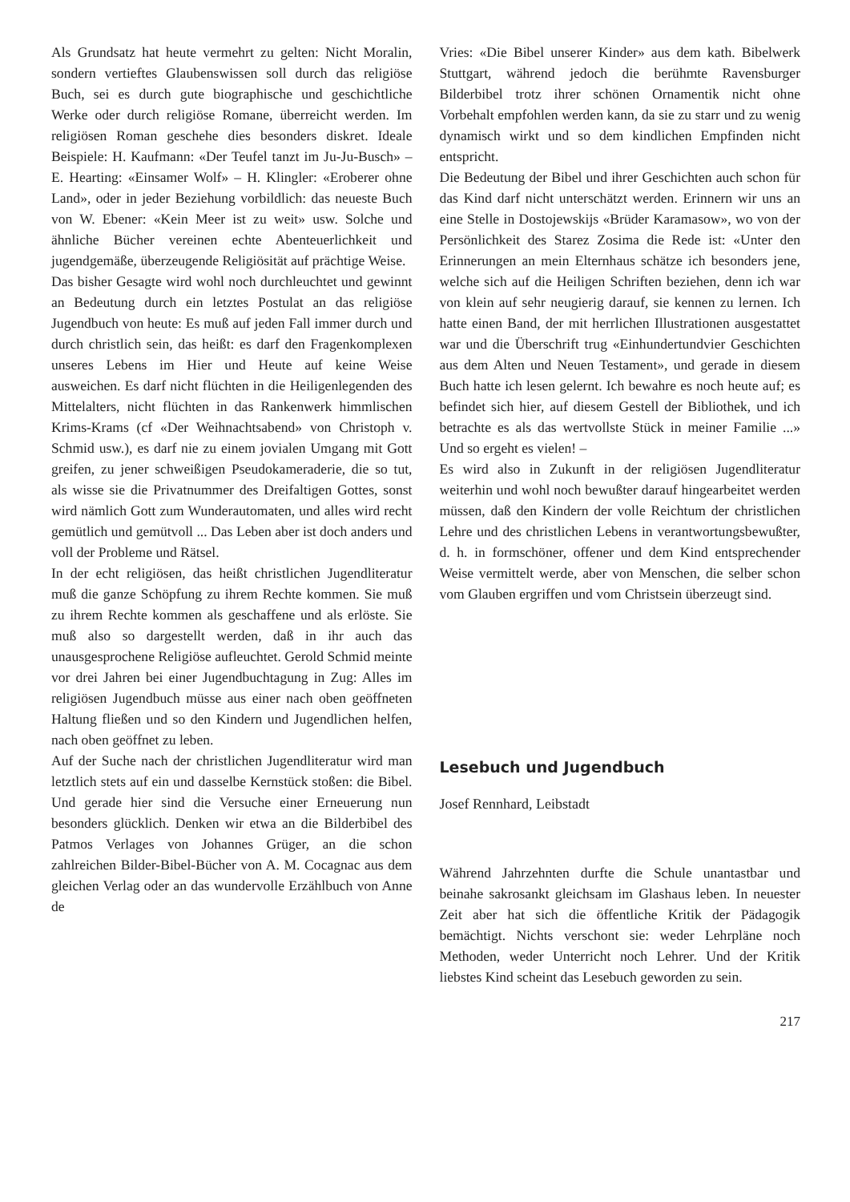Als Grundsatz hat heute vermehrt zu gelten: Nicht Moralin, sondern vertieftes Glaubenswissen soll durch das religiöse Buch, sei es durch gute biographische und geschichtliche Werke oder durch religiöse Romane, überreicht werden. Im religiösen Roman geschehe dies besonders diskret. Ideale Beispiele: H. Kaufmann: «Der Teufel tanzt im Ju-Ju-Busch» – E. Hearting: «Einsamer Wolf» – H. Klingler: «Eroberer ohne Land», oder in jeder Beziehung vorbildlich: das neueste Buch von W. Ebener: «Kein Meer ist zu weit» usw. Solche und ähnliche Bücher vereinen echte Abenteuerlichkeit und jugendgemäße, überzeugende Religiösität auf prächtige Weise.
Das bisher Gesagte wird wohl noch durchleuchtet und gewinnt an Bedeutung durch ein letztes Postulat an das religiöse Jugendbuch von heute: Es muß auf jeden Fall immer durch und durch christlich sein, das heißt: es darf den Fragenkomplexen unseres Lebens im Hier und Heute auf keine Weise ausweichen. Es darf nicht flüchten in die Heiligenlegenden des Mittelalters, nicht flüchten in das Rankenwerk himmlischen Krims-Krams (cf «Der Weihnachtsabend» von Christoph v. Schmid usw.), es darf nie zu einem jovialen Umgang mit Gott greifen, zu jener schweißigen Pseudokameraderie, die so tut, als wisse sie die Privatnummer des Dreifaltigen Gottes, sonst wird nämlich Gott zum Wunderautomaten, und alles wird recht gemütlich und gemütvoll ... Das Leben aber ist doch anders und voll der Probleme und Rätsel.
In der echt religiösen, das heißt christlichen Jugendliteratur muß die ganze Schöpfung zu ihrem Rechte kommen. Sie muß zu ihrem Rechte kommen als geschaffene und als erlöste. Sie muß also so dargestellt werden, daß in ihr auch das unausgesprochene Religiöse aufleuchtet. Gerold Schmid meinte vor drei Jahren bei einer Jugendbuchtagung in Zug: Alles im religiösen Jugendbuch müsse aus einer nach oben geöffneten Haltung fließen und so den Kindern und Jugendlichen helfen, nach oben geöffnet zu leben.
Auf der Suche nach der christlichen Jugendliteratur wird man letztlich stets auf ein und dasselbe Kernstück stoßen: die Bibel. Und gerade hier sind die Versuche einer Erneuerung nun besonders glücklich. Denken wir etwa an die Bilderbibel des Patmos Verlages von Johannes Grüger, an die schon zahlreichen Bilder-Bibel-Bücher von A. M. Cocagnac aus dem gleichen Verlag oder an das wundervolle Erzählbuch von Anne de
Vries: «Die Bibel unserer Kinder» aus dem kath. Bibelwerk Stuttgart, während jedoch die berühmte Ravensburger Bilderbibel trotz ihrer schönen Ornamentik nicht ohne Vorbehalt empfohlen werden kann, da sie zu starr und zu wenig dynamisch wirkt und so dem kindlichen Empfinden nicht entspricht.
Die Bedeutung der Bibel und ihrer Geschichten auch schon für das Kind darf nicht unterschätzt werden. Erinnern wir uns an eine Stelle in Dostojewskijs «Brüder Karamasow», wo von der Persönlichkeit des Starez Zosima die Rede ist: «Unter den Erinnerungen an mein Elternhaus schätze ich besonders jene, welche sich auf die Heiligen Schriften beziehen, denn ich war von klein auf sehr neugierig darauf, sie kennen zu lernen. Ich hatte einen Band, der mit herrlichen Illustrationen ausgestattet war und die Überschrift trug «Einhundertundvier Geschichten aus dem Alten und Neuen Testament», und gerade in diesem Buch hatte ich lesen gelernt. Ich bewahre es noch heute auf; es befindet sich hier, auf diesem Gestell der Bibliothek, und ich betrachte es als das wertvollste Stück in meiner Familie ...» Und so ergeht es vielen! –
Es wird also in Zukunft in der religiösen Jugendliteratur weiterhin und wohl noch bewußter darauf hingearbeitet werden müssen, daß den Kindern der volle Reichtum der christlichen Lehre und des christlichen Lebens in verantwortungsbewußter, d. h. in formschöner, offener und dem Kind entsprechender Weise vermittelt werde, aber von Menschen, die selber schon vom Glauben ergriffen und vom Christsein überzeugt sind.
Lesebuch und Jugendbuch
Josef Rennhard, Leibstadt
Während Jahrzehnten durfte die Schule unantastbar und beinahe sakrosankt gleichsam im Glashaus leben. In neuester Zeit aber hat sich die öffentliche Kritik der Pädagogik bemächtigt. Nichts verschont sie: weder Lehrpläne noch Methoden, weder Unterricht noch Lehrer. Und der Kritik liebstes Kind scheint das Lesebuch geworden zu sein.
217